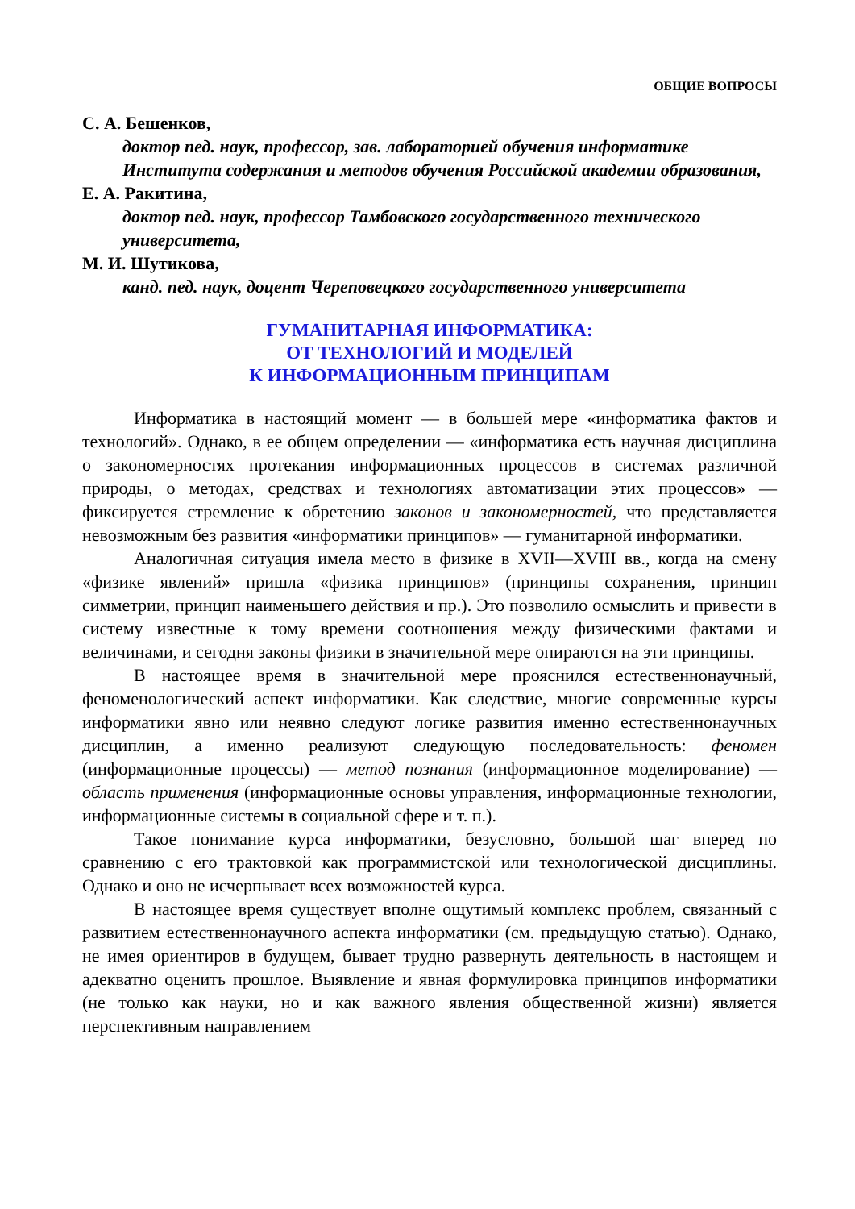ОБЩИЕ ВОПРОСЫ
С. А. Бешенков,
доктор пед. наук, профессор, зав. лабораторией обучения информатике Института содержания и методов обучения Российской академии образования,
Е. А. Ракитина,
доктор пед. наук, профессор Тамбовского государственного технического университета,
М. И. Шутикова,
канд. пед. наук, доцент Череповецкого государственного университета
ГУМАНИТАРНАЯ ИНФОРМАТИКА:
ОТ ТЕХНОЛОГИЙ И МОДЕЛЕЙ
К ИНФОРМАЦИОННЫМ ПРИНЦИПАМ
Информатика в настоящий момент — в большей мере «информатика фактов и технологий». Однако, в ее общем определении — «информатика есть научная дисциплина о закономерностях протекания информационных процессов в системах различной природы, о методах, средствах и технологиях автоматизации этих процессов» — фиксируется стремление к обретению законов и закономерностей, что представляется невозможным без развития «информатики принципов» — гуманитарной информатики.
Аналогичная ситуация имела место в физике в XVII—XVIII вв., когда на смену «физике явлений» пришла «физика принципов» (принципы сохранения, принцип симметрии, принцип наименьшего действия и пр.). Это позволило осмыслить и привести в систему известные к тому времени соотношения между физическими фактами и величинами, и сегодня законы физики в значительной мере опираются на эти принципы.
В настоящее время в значительной мере прояснился естественнонаучный, феноменологический аспект информатики. Как следствие, многие современные курсы информатики явно или неявно следуют логике развития именно естественнонаучных дисциплин, а именно реализуют следующую последовательность: феномен (информационные процессы) — метод познания (информационное моделирование) — область применения (информационные основы управления, информационные технологии, информационные системы в социальной сфере и т. п.).
Такое понимание курса информатики, безусловно, большой шаг вперед по сравнению с его трактовкой как программистской или технологической дисциплины. Однако и оно не исчерпывает всех возможностей курса.
В настоящее время существует вполне ощутимый комплекс проблем, связанный с развитием естественнонаучного аспекта информатики (см. предыдущую статью). Однако, не имея ориентиров в будущем, бывает трудно развернуть деятельность в настоящем и адекватно оценить прошлое. Выявление и явная формулировка принципов информатики (не только как науки, но и как важного явления общественной жизни) является перспективным направлением